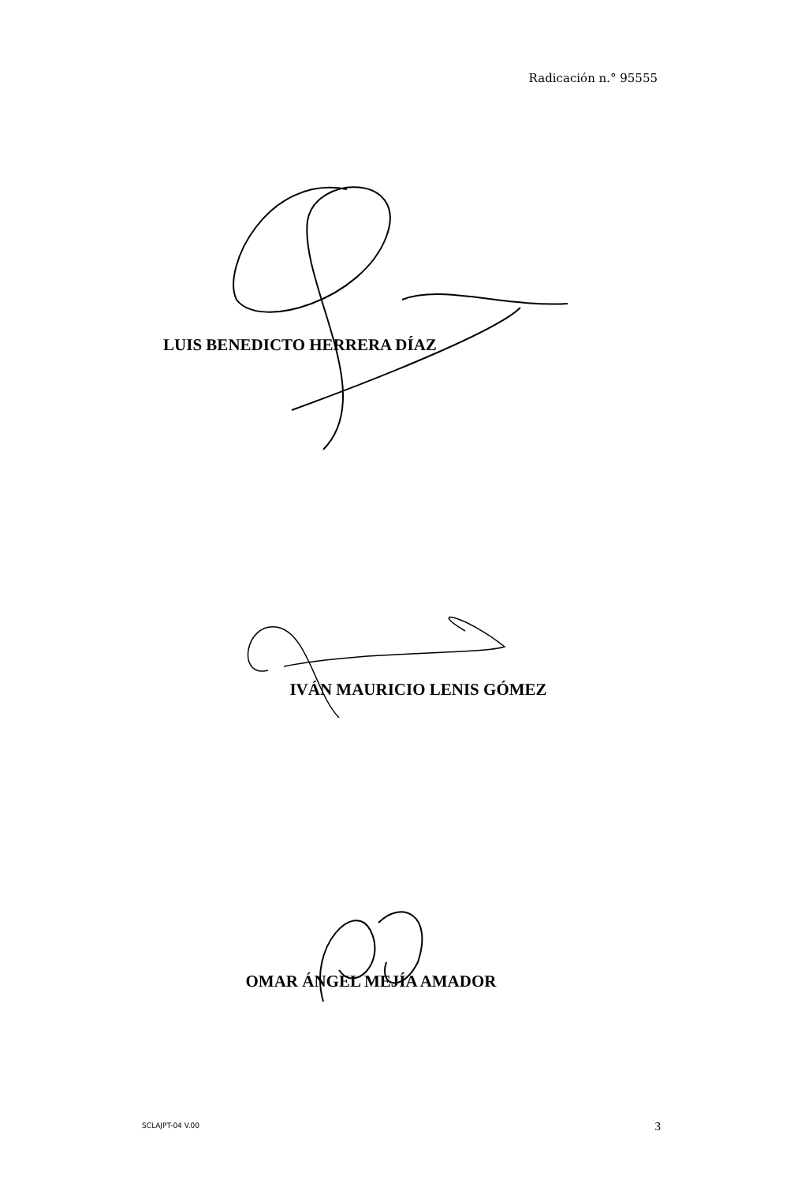Radicación n.° 95555
LUIS BENEDICTO HERRERA DÍAZ
IVÁN MAURICIO LENIS GÓMEZ
OMAR ÁNGEL MEJÍA AMADOR
SCLAJPT-04 V.00 3